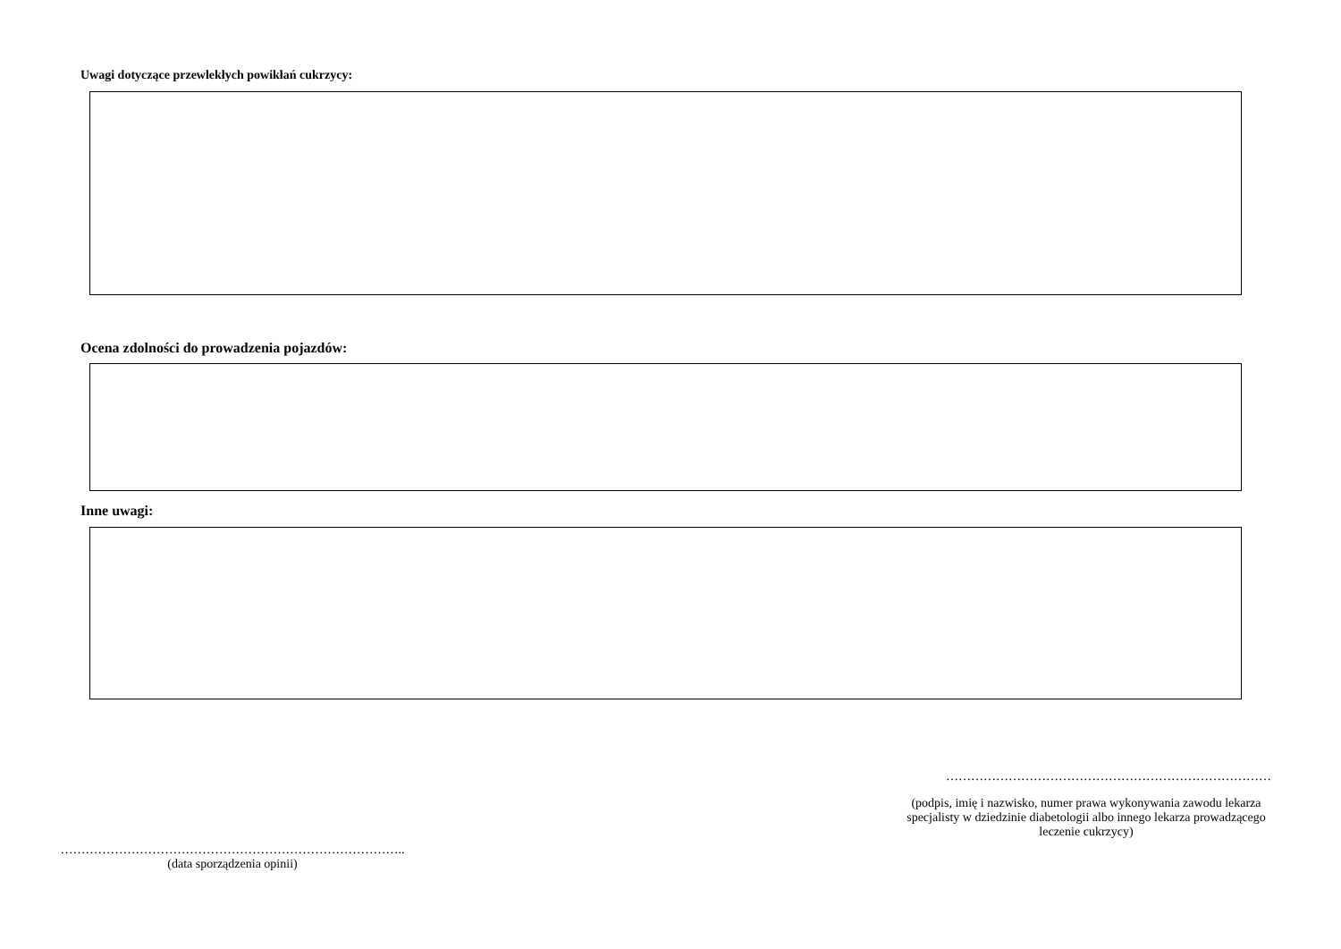Uwagi dotyczące przewlekłych powikłań cukrzycy:
Ocena zdolności do prowadzenia pojazdów:
Inne uwagi:
……………………………………………………………………
(podpis, imię i nazwisko, numer prawa wykonywania zawodu lekarza specjalisty w dziedzinie diabetologii albo innego lekarza prowadzącego leczenie cukrzycy)
………………………………………………………………………..
(data sporządzenia opinii)